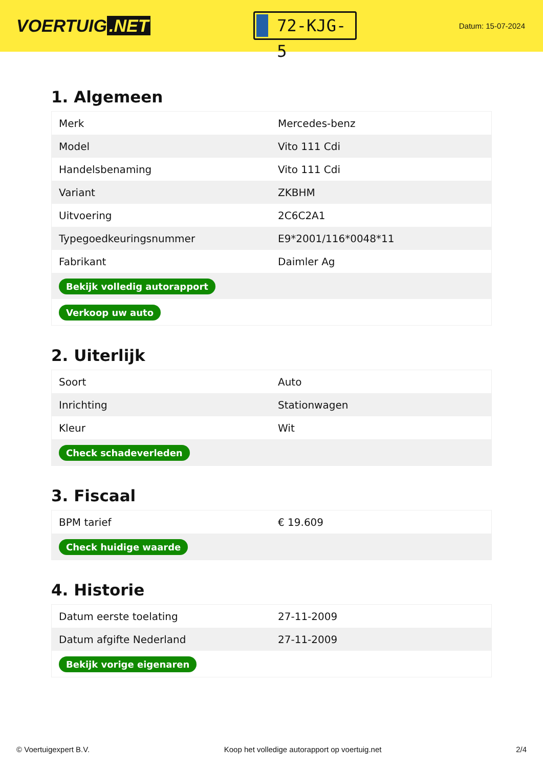VOERTUIG.NET
72-KJG-5
Datum: 15-07-2024
1. Algemeen
| Merk | Mercedes-benz |
| Model | Vito 111 Cdi |
| Handelsbenaming | Vito 111 Cdi |
| Variant | ZKBHM |
| Uitvoering | 2C6C2A1 |
| Typegoedkeuringsnummer | E9*2001/116*0048*11 |
| Fabrikant | Daimler Ag |
| Bekijk volledig autorapport | |
| Verkoop uw auto | |
2. Uiterlijk
| Soort | Auto |
| Inrichting | Stationwagen |
| Kleur | Wit |
| Check schadeverleden | |
3. Fiscaal
| BPM tarief | € 19.609 |
| Check huidige waarde | |
4. Historie
| Datum eerste toelating | 27-11-2009 |
| Datum afgifte Nederland | 27-11-2009 |
| Bekijk vorige eigenaren | |
© Voertuigexpert B.V. Koop het volledige autorapport op voertuig.net 2/4